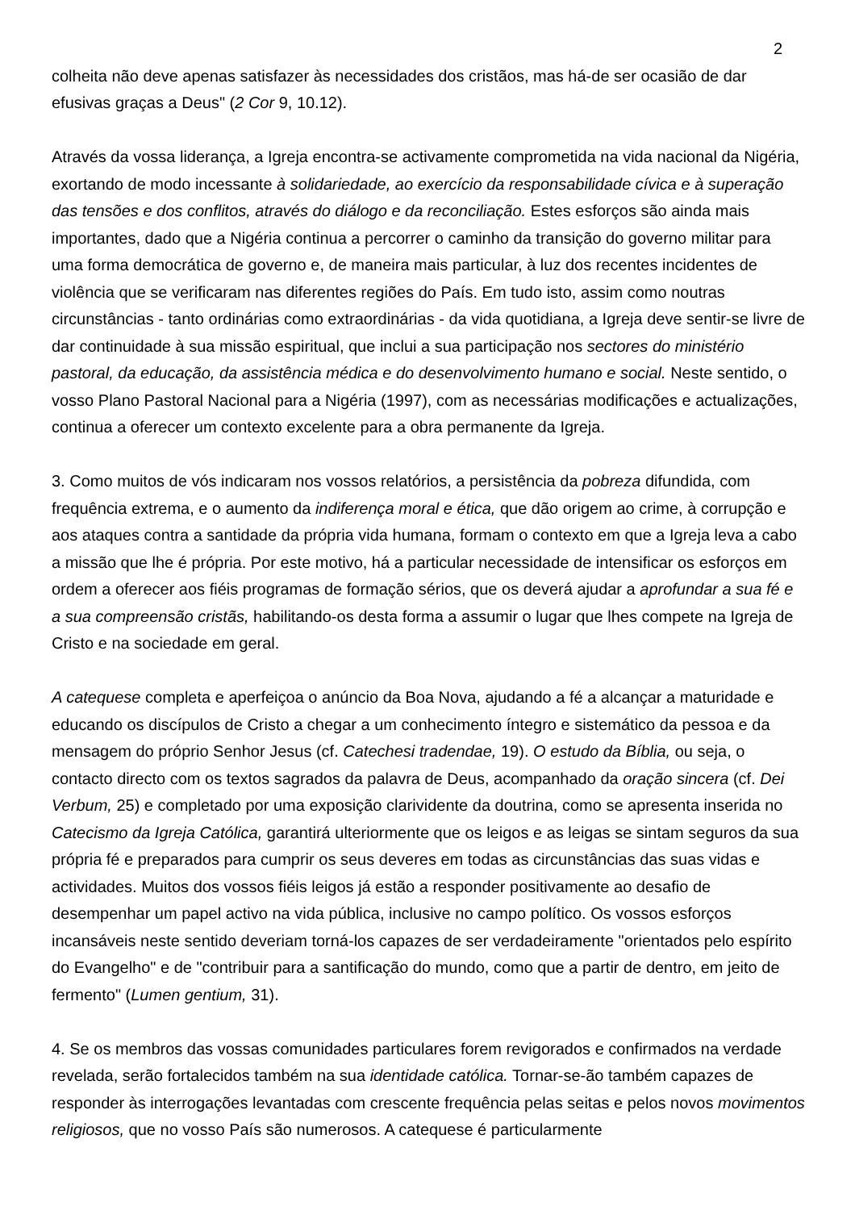2
colheita não deve apenas satisfazer às necessidades dos cristãos, mas há-de ser ocasião de dar efusivas graças a Deus" (2 Cor 9, 10.12).
Através da vossa liderança, a Igreja encontra-se activamente comprometida na vida nacional da Nigéria, exortando de modo incessante à solidariedade, ao exercício da responsabilidade cívica e à superação das tensões e dos conflitos, através do diálogo e da reconciliação. Estes esforços são ainda mais importantes, dado que a Nigéria continua a percorrer o caminho da transição do governo militar para uma forma democrática de governo e, de maneira mais particular, à luz dos recentes incidentes de violência que se verificaram nas diferentes regiões do País. Em tudo isto, assim como noutras circunstâncias - tanto ordinárias como extraordinárias - da vida quotidiana, a Igreja deve sentir-se livre de dar continuidade à sua missão espiritual, que inclui a sua participação nos sectores do ministério pastoral, da educação, da assistência médica e do desenvolvimento humano e social. Neste sentido, o vosso Plano Pastoral Nacional para a Nigéria (1997), com as necessárias modificações e actualizações, continua a oferecer um contexto excelente para a obra permanente da Igreja.
3. Como muitos de vós indicaram nos vossos relatórios, a persistência da pobreza difundida, com frequência extrema, e o aumento da indiferença moral e ética, que dão origem ao crime, à corrupção e aos ataques contra a santidade da própria vida humana, formam o contexto em que a Igreja leva a cabo a missão que lhe é própria. Por este motivo, há a particular necessidade de intensificar os esforços em ordem a oferecer aos fiéis programas de formação sérios, que os deverá ajudar a aprofundar a sua fé e a sua compreensão cristãs, habilitando-os desta forma a assumir o lugar que lhes compete na Igreja de Cristo e na sociedade em geral.
A catequese completa e aperfeiçoa o anúncio da Boa Nova, ajudando a fé a alcançar a maturidade e educando os discípulos de Cristo a chegar a um conhecimento íntegro e sistemático da pessoa e da mensagem do próprio Senhor Jesus (cf. Catechesi tradendae, 19). O estudo da Bíblia, ou seja, o contacto directo com os textos sagrados da palavra de Deus, acompanhado da oração sincera (cf. Dei Verbum, 25) e completado por uma exposição clarividente da doutrina, como se apresenta inserida no Catecismo da Igreja Católica, garantirá ulteriormente que os leigos e as leigas se sintam seguros da sua própria fé e preparados para cumprir os seus deveres em todas as circunstâncias das suas vidas e actividades. Muitos dos vossos fiéis leigos já estão a responder positivamente ao desafio de desempenhar um papel activo na vida pública, inclusive no campo político. Os vossos esforços incansáveis neste sentido deveriam torná-los capazes de ser verdadeiramente "orientados pelo espírito do Evangelho" e de "contribuir para a santificação do mundo, como que a partir de dentro, em jeito de fermento" (Lumen gentium, 31).
4. Se os membros das vossas comunidades particulares forem revigorados e confirmados na verdade revelada, serão fortalecidos também na sua identidade católica. Tornar-se-ão também capazes de responder às interrogações levantadas com crescente frequência pelas seitas e pelos novos movimentos religiosos, que no vosso País são numerosos. A catequese é particularmente